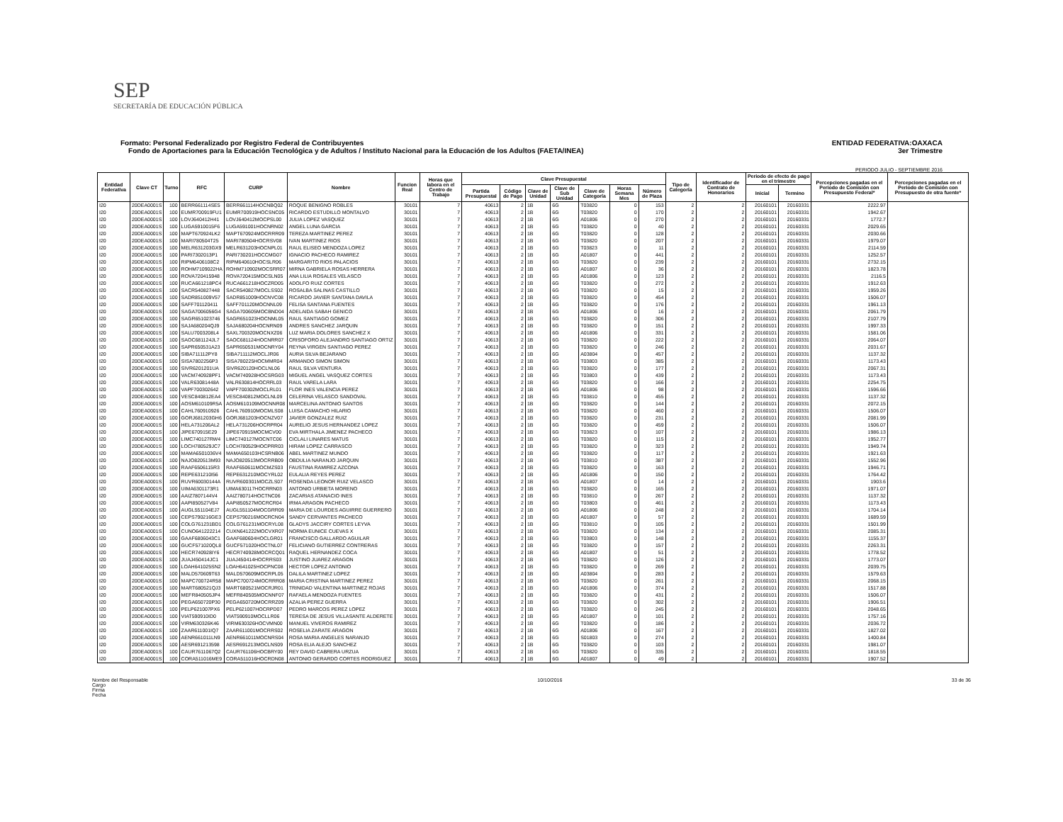SEP
SECRETARÍA DE EDUCACIÓN PÚBLICA
Formato: Personal Federalizado por Registro Federal de Contribuyentes
Fondo de Aportaciones para la Educación Tecnológica y de Adultos / Instituto Nacional para la Educación de los Adultos (FAETA/INEA)
ENTIDAD FEDERATIVA:OAXACA
3er Trimestre
PERIODO JULIO - SEPTIEMBRE 2016
| Entidad Federativa | Clave CT | Turno | RFC | CURP | Nombre | Funcion Real | Horas que labora en el Centro de Trabajo | Clave Presupuestal | | | | | | | Tipo de Categoría | Identificador de Contrato de Honorarios | Periodo de efecto de pago en el trimestre | | Percepciones pagadas en el Periodo de Comisión con Presupuesto Federal* | Percepciones pagadas en el Periodo de Comisión con Presupuesto de otra fuente* |
| --- | --- | --- | --- | --- | --- | --- | --- | --- | --- | --- | --- | --- | --- | --- | --- | --- | --- | --- | --- | --- |
| | | | | | | | | Partida Presupuestal | Código de Pago | Clave de Unidad | Clave de Sub Unidad | Clave de Categoría | Horas Semana Mes | Número de Plaza | | | Inicial | Termino | | |
| I20 | 20DEA0001S | 100 | BERR661114SE5 | BERR661114HOCNBQ02 | ROQUE BENIGNO ROBLES | 30101 | 7 | 40613 | 2 | 1B | 6G | T03820 | 0 | 153 | 2 | 2 | 20160101 | 20160331 | 2222.97 | |
| I20 | 20DEA0001S | 100 | EUMR700919FU1 | EUMR700919HOCSNC05 | RICARDO ESTUDILLO MONTALVO | 30101 | 7 | 40613 | 2 | 1B | 6G | T03820 | 0 | 170 | 2 | 2 | 20160101 | 20160331 | 1942.67 | |
| I20 | 20DEA0001S | 100 | LOVJ640412H41 | LOVJ640412MOCPSL00 | JULIA LOPEZ VASQUEZ | 30101 | 7 | 40613 | 2 | 1B | 6G | A01806 | 0 | 270 | 2 | 2 | 20160101 | 20160331 | 1772.7 | |
| I20 | 20DEA0001S | 100 | LUGA5910015F6 | LUGA591001HOCNRN02 | ANGEL LUNA GARCIA | 30101 | 7 | 40613 | 2 | 1B | 6G | T03820 | 0 | 40 | 2 | 2 | 20160101 | 20160331 | 2029.65 | |
| I20 | 20DEA0001S | 100 | MAPT670924LK2 | MAPT670924MOCRRR09 | TEREZA MARTINEZ PEREZ | 30101 | 7 | 40613 | 2 | 1B | 6G | T03820 | 0 | 128 | 2 | 2 | 20160101 | 20160331 | 2030.66 | |
| I20 | 20DEA0001S | 100 | MARI780504T25 | MARI780504HOCRSV08 | IVAN MARTINEZ RIOS | 30101 | 7 | 40613 | 2 | 1B | 6G | T03820 | 0 | 207 | 2 | 2 | 20160101 | 20160331 | 1979.07 | |
| I20 | 20DEA0001S | 100 | MELR631203GX9 | MELR631203HOCNPL01 | RAUL ELISEO MENDOZA LOPEZ | 30101 | 7 | 40613 | 2 | 1B | 6G | T03823 | 0 | 11 | 2 | 2 | 20160101 | 20160331 | 2114.59 | |
| I20 | 20DEA0001S | 100 | PARI7302013P1 | PARI730201HOCCMG07 | IGNACIO PACHECO RAMIREZ | 30101 | 7 | 40613 | 2 | 1B | 6G | A01807 | 0 | 441 | 2 | 2 | 20160101 | 20160331 | 1252.57 | |
| I20 | 20DEA0001S | 100 | RIPM6406108C2 | RIPM640610HOCSLR06 | MARGARITO RIOS PALACIOS | 30101 | 7 | 40613 | 2 | 1B | 6G | T03820 | 0 | 239 | 2 | 2 | 20160101 | 20160331 | 2732.15 | |
| I20 | 20DEA0001S | 100 | ROHM7109022HA | ROHM710902MOCSRR07 | MIRNA GABRIELA ROSAS HERRERA | 30101 | 7 | 40613 | 2 | 1B | 6G | A01807 | 0 | 36 | 2 | 2 | 20160101 | 20160331 | 1823.78 | |
| I20 | 20DEA0001S | 100 | ROVA720415948 | ROVA720415MOCSLN05 | ANA LILIA ROSALES VELASCO | 30101 | 7 | 40613 | 2 | 1B | 6G | A01806 | 0 | 123 | 2 | 2 | 20160101 | 20160331 | 2116.5 | |
| I20 | 20DEA0001S | 100 | RUCA661218PC4 | RUCA661218HOCZRD05 | ADOLFO RUIZ CORTES | 30101 | 7 | 40613 | 2 | 1B | 6G | T03820 | 0 | 272 | 2 | 2 | 20160101 | 20160331 | 1912.63 | |
| I20 | 20DEA0001S | 100 | SACR540827448 | SACR540827MOCLSS02 | ROSALBA SALINAS CASTILLO | 30101 | 7 | 40613 | 2 | 1B | 6G | T03820 | 0 | 15 | 2 | 2 | 20160101 | 20160331 | 1959.26 | |
| I20 | 20DEA0001S | 100 | SADR851009V57 | SADR851009HOCNVC08 | RICARDO JAVIER SANTANA DAVILA | 30101 | 7 | 40613 | 2 | 1B | 6G | T03820 | 0 | 454 | 2 | 2 | 20160101 | 20160331 | 1506.07 | |
| I20 | 20DEA0001S | 100 | SAFF701120411 | SAFF701120MOCNNL09 | FELISA SANTANA FUENTES | 30101 | 7 | 40613 | 2 | 1B | 6G | T03820 | 0 | 176 | 2 | 2 | 20160101 | 20160331 | 1961.13 | |
| I20 | 20DEA0001S | 100 | SAGA7006056G4 | SAGA700605MOCBND04 | ADELAIDA SABAH GENICO | 30101 | 7 | 40613 | 2 | 1B | 6G | A01806 | 0 | 16 | 2 | 2 | 20160101 | 20160331 | 2061.79 | |
| I20 | 20DEA0001S | 100 | SAGR651023746 | SAGR651023HOCNML05 | RAUL SANTIAGO GOMEZ | 30101 | 7 | 40613 | 2 | 1B | 6G | T03820 | 0 | 306 | 2 | 2 | 20160101 | 20160331 | 2107.79 | |
| I20 | 20DEA0001S | 100 | SAJA680204QJ9 | SAJA680204HOCNRN09 | ANDRES SANCHEZ JARQUIN | 30101 | 7 | 40613 | 2 | 1B | 6G | T03820 | 0 | 151 | 2 | 2 | 20160101 | 20160331 | 1997.33 | |
| I20 | 20DEA0001S | 100 | SALU7003208L4 | SAXL700320MOCNXZ06 | LUZ MARIA DOLORES SANCHEZ X | 30101 | 7 | 40613 | 2 | 1B | 6G | A01806 | 0 | 331 | 2 | 2 | 20160101 | 20160331 | 1581.06 | |
| I20 | 20DEA0001S | 100 | SAOC681124JL7 | SAOC681124HOCNRR07 | CRISOFORO ALEJANDRO SANTIAGO ORTIZ | 30101 | 7 | 40613 | 2 | 1B | 6G | T03820 | 0 | 222 | 2 | 2 | 20160101 | 20160331 | 2064.07 | |
| I20 | 20DEA0001S | 100 | SAPR650531A23 | SAPR650531MOCNRY04 | REYNA VIRGEN SANTIAGO PEREZ | 30101 | 7 | 40613 | 2 | 1B | 6G | T03820 | 0 | 246 | 2 | 2 | 20160101 | 20160331 | 2031.67 | |
| I20 | 20DEA0001S | 100 | SIBA711112PY8 | SIBA711112MOCLJR06 | AURIA SILVA BEJARANO | 30101 | 7 | 40613 | 2 | 1B | 6G | A03804 | 0 | 457 | 2 | 2 | 20160101 | 20160331 | 1137.32 | |
| I20 | 20DEA0001S | 100 | SISA7802256P3 | SISA780225HOCMMR04 | ARMANDO SIMON SIMON | 30101 | 7 | 40613 | 2 | 1B | 6G | T03803 | 0 | 385 | 2 | 2 | 20160101 | 20160331 | 1173.43 | |
| I20 | 20DEA0001S | 100 | SIVR6201201UA | SIVR620120HOCLNL06 | RAUL SILVA VENTURA | 30101 | 7 | 40613 | 2 | 1B | 6G | T03820 | 0 | 177 | 2 | 2 | 20160101 | 20160331 | 2067.31 | |
| I20 | 20DEA0001S | 100 | VACM740928PF1 | VACM740928HOCSRG03 | MIGUEL ANGEL VASQUEZ CORTES | 30101 | 7 | 40613 | 2 | 1B | 6G | T03803 | 0 | 439 | 2 | 2 | 20160101 | 20160331 | 1173.43 | |
| I20 | 20DEA0001S | 100 | VALR63081448A | VALR630814HOCRRL03 | RAUL VARELA LARA | 30101 | 7 | 40613 | 2 | 1B | 6G | T03820 | 0 | 166 | 2 | 2 | 20160101 | 20160331 | 2254.75 | |
| I20 | 20DEA0001S | 100 | VAPF700302642 | VAPF700302MOCLRL01 | FLOR INES VALENCIA PEREZ | 30101 | 7 | 40613 | 2 | 1B | 6G | A01806 | 0 | 98 | 2 | 2 | 20160101 | 20160331 | 1596.66 | |
| I20 | 20DEA0001S | 100 | VESC840812EA4 | VESC840812MOCLNL09 | CELERINA VELASCO SANDOVAL | 30101 | 7 | 40613 | 2 | 1B | 6G | T03810 | 0 | 455 | 2 | 2 | 20160101 | 20160331 | 1137.32 | |
| I20 | 20DEA0001S | 100 | AOSM610109R5A | AOSM610109MOCNNR08 | MARCELINA ANTONIO SANTOS | 30101 | 7 | 40613 | 2 | 1B | 6G | T03820 | 0 | 144 | 2 | 2 | 20160101 | 20160331 | 2072.15 | |
| I20 | 20DEA0001S | 100 | CAHL760910926 | CAHL760910MOCMLS08 | LUISA CAMACHO HILARIO | 30101 | 7 | 40613 | 2 | 1B | 6G | T03820 | 0 | 460 | 2 | 2 | 20160101 | 20160331 | 1506.07 | |
| I20 | 20DEA0001S | 100 | GORJ681203GH6 | GORJ681203HOCNZV07 | JAVIER GONZALEZ RUIZ | 30101 | 7 | 40613 | 2 | 1B | 6G | T03820 | 0 | 231 | 2 | 2 | 20160101 | 20160331 | 2081.99 | |
| I20 | 20DEA0001S | 100 | HELA731206AL2 | HELA731206HOCRPR04 | AURELIO JESUS HERNANDEZ LOPEZ | 30101 | 7 | 40613 | 2 | 1B | 6G | T03820 | 0 | 459 | 2 | 2 | 20160101 | 20160331 | 1506.07 | |
| I20 | 20DEA0001S | 100 | JIPE670915E29 | JIPE670915MOCMCV00 | EVA MIRTHALA JIMENEZ PACHECO | 30101 | 7 | 40613 | 2 | 1B | 6G | T03823 | 0 | 107 | 2 | 2 | 20160101 | 20160331 | 1986.13 | |
| I20 | 20DEA0001S | 100 | LIMC740127RW4 | LIMC740127MOCNTC06 | CICLALI LINARES MATUS | 30101 | 7 | 40613 | 2 | 1B | 6G | T03820 | 0 | 115 | 2 | 2 | 20160101 | 20160331 | 1952.77 | |
| I20 | 20DEA0001S | 100 | LOCH780529JC7 | LOCH780529HOCPRR03 | HIRAM LOPEZ CARRASCO | 30101 | 7 | 40613 | 2 | 1B | 6G | T03820 | 0 | 323 | 2 | 2 | 20160101 | 20160331 | 1949.74 | |
| I20 | 20DEA0001S | 100 | MAMA6501036V4 | MAMA650103HCSRNB06 | ABEL MARTINEZ MUNDO | 30101 | 7 | 40613 | 2 | 1B | 6G | T03820 | 0 | 117 | 2 | 2 | 20160101 | 20160331 | 1921.63 | |
| I20 | 20DEA0001S | 100 | NAJO820513M93 | NAJO820513MOCRRB09 | OBDULIA NARANJO JARQUIN | 30101 | 7 | 40613 | 2 | 1B | 6G | T03810 | 0 | 387 | 2 | 2 | 20160101 | 20160331 | 1552.96 | |
| I20 | 20DEA0001S | 100 | RAAF6506115R3 | RAAF650611MOCMZS03 | FAUSTINA RAMIREZ AZCONA | 30101 | 7 | 40613 | 2 | 1B | 6G | T03820 | 0 | 163 | 2 | 2 | 20160101 | 20160331 | 1946.71 | |
| I20 | 20DEA0001S | 100 | REPE631210I56 | REPE631210MOCYRL02 | EULALIA REYES PEREZ | 30101 | 7 | 40613 | 2 | 1B | 6G | A01806 | 0 | 150 | 2 | 2 | 20160101 | 20160331 | 1764.42 | |
| I20 | 20DEA0001S | 100 | RUVR60030144A | RUVR600301MOCZLS07 | ROSENDA LEONOR RUIZ VELASCO | 30101 | 7 | 40613 | 2 | 1B | 6G | A01807 | 0 | 14 | 2 | 2 | 20160101 | 20160331 | 1903.6 | |
| I20 | 20DEA0001S | 100 | UIMA6301173R1 | UIMA630117HOCRRN03 | ANTONIO URBIETA MORENO | 30101 | 7 | 40613 | 2 | 1B | 6G | T03820 | 0 | 165 | 2 | 2 | 20160101 | 20160331 | 1971.07 | |
| I20 | 20DEA0001S | 100 | AAIZ7807144V4 | AAIZ780714HOCTNC06 | ZACARIAS ATANACIO INES | 30101 | 7 | 40613 | 2 | 1B | 6G | T03810 | 0 | 267 | 2 | 2 | 20160101 | 20160331 | 1137.32 | |
| I20 | 20DEA0001S | 100 | AAPI850527V84 | AAPI850527MOCRCR04 | IRMA ARAGON PACHECO | 30101 | 7 | 40613 | 2 | 1B | 6G | T03803 | 0 | 461 | 2 | 2 | 20160101 | 20160331 | 1173.43 | |
| I20 | 20DEA0001S | 100 | AUGL551104EJ7 | AUGL551104MOCGRR09 | MARIA DE LOURDES AGUIRRE GUERRERO | 30101 | 7 | 40613 | 2 | 1B | 6G | A01806 | 0 | 248 | 2 | 2 | 20160101 | 20160331 | 1704.14 | |
| I20 | 20DEA0001S | 100 | CEPS790216GE3 | CEPS790216MOCRCN04 | SANDY CERVANTES PACHECO | 30101 | 7 | 40613 | 2 | 1B | 6G | A01807 | 0 | 57 | 2 | 2 | 20160101 | 20160331 | 1689.59 | |
| I20 | 20DEA0001S | 100 | COLG761231BD1 | COLG761231MOCRYL08 | GLADYS JACCIRY CORTES LEYVA | 30101 | 7 | 40613 | 2 | 1B | 6G | T03810 | 0 | 105 | 2 | 2 | 20160101 | 20160331 | 1501.99 | |
| I20 | 20DEA0001S | 100 | CUNO641222214 | CUXN641222MOCVXR07 | NORMA EUNICE CUEVAS X | 30101 | 7 | 40613 | 2 | 1B | 6G | T03820 | 0 | 134 | 2 | 2 | 20160101 | 20160331 | 2085.31 | |
| I20 | 20DEA0001S | 100 | GAAF6806043C1 | GAAF680604HOCLGR01 | FRANCISCO GALLARDO AGUILAR | 30101 | 7 | 40613 | 2 | 1B | 6G | T03803 | 0 | 148 | 2 | 2 | 20160101 | 20160331 | 1155.37 | |
| I20 | 20DEA0001S | 100 | GUCF571020QL8 | GUCF571020HOCTNL07 | FELICIANO GUTIERREZ CONTRERAS | 30101 | 7 | 40613 | 2 | 1B | 6G | T03820 | 0 | 157 | 2 | 2 | 20160101 | 20160331 | 2263.31 | |
| I20 | 20DEA0001S | 100 | HECR740928IY6 | HECR740928MOCRCQ01 | RAQUEL HERNANDEZ COCA | 30101 | 7 | 40613 | 2 | 1B | 6G | A01807 | 0 | 51 | 2 | 2 | 20160101 | 20160331 | 1778.52 | |
| I20 | 20DEA0001S | 100 | JUAJ450414JC1 | JUAJ450414HOCRRS03 | JUSTINO JUAREZ ARAGON | 30101 | 7 | 40613 | 2 | 1B | 6G | T03820 | 0 | 126 | 2 | 2 | 20160101 | 20160331 | 1773.07 | |
| I20 | 20DEA0001S | 100 | LOAH641025SN2 | LOAH641025HOCPNC08 | HECTOR LOPEZ ANTONIO | 30101 | 7 | 40613 | 2 | 1B | 6G | T03820 | 0 | 269 | 2 | 2 | 20160101 | 20160331 | 2039.75 | |
| I20 | 20DEA0001S | 100 | MALD570609T63 | MALD570609MOCRPL05 | DALILA MARTINEZ LOPEZ | 30101 | 7 | 40613 | 2 | 1B | 6G | A03804 | 0 | 283 | 2 | 2 | 20160101 | 20160331 | 1579.63 | |
| I20 | 20DEA0001S | 100 | MAPC700724R58 | MAPC700724MOCRRR08 | MARIA CRISTINA MARTINEZ PEREZ | 30101 | 7 | 40613 | 2 | 1B | 6G | T03820 | 0 | 261 | 2 | 2 | 20160101 | 20160331 | 2068.15 | |
| I20 | 20DEA0001S | 100 | MART680521QJ3 | MART680521MOCRJR01 | TRINIDAD VALENTINA MARTINEZ ROJAS | 30101 | 7 | 40613 | 2 | 1B | 6G | A01806 | 0 | 374 | 2 | 2 | 20160101 | 20160331 | 1517.88 | |
| I20 | 20DEA0001S | 100 | MEFR840505JP4 | MEFR840505MOCNNF07 | RAFAELA MENDOZA FUENTES | 30101 | 7 | 40613 | 2 | 1B | 6G | T03820 | 0 | 431 | 2 | 2 | 20160101 | 20160331 | 1506.07 | |
| I20 | 20DEA0001S | 100 | PEGA650720P30 | PEGA650720MOCRRZ09 | AZALIA PEREZ GUERRA | 30101 | 7 | 40613 | 2 | 1B | 6G | T03820 | 0 | 302 | 2 | 2 | 20160101 | 20160331 | 1906.51 | |
| I20 | 20DEA0001S | 100 | PELP621007PX6 | PELP621007HOCRPD07 | PEDRO MARCOS PEREZ LOPEZ | 30101 | 7 | 40613 | 2 | 1B | 6G | T03820 | 0 | 245 | 2 | 2 | 20160101 | 20160331 | 2048.65 | |
| I20 | 20DEA0001S | 100 | VIAT590910ID0 | VIAT590910MOCLLR06 | TERESA DE JESUS VILLASANTE ALDERETE | 30101 | 7 | 40613 | 2 | 1B | 6G | A01807 | 0 | 101 | 2 | 2 | 20160101 | 20160331 | 1757.16 | |
| I20 | 20DEA0001S | 100 | VIRM630326K46 | VIRM630326HOCVMN00 | MANUEL VIVEROS RAMIREZ | 30101 | 7 | 40613 | 2 | 1B | 6G | T03820 | 0 | 186 | 2 | 2 | 20160101 | 20160331 | 2036.72 | |
| I20 | 20DEA0001S | 100 | ZAAR611001IQ7 | ZAAR611001MOCRRS02 | ROSELIA ZARATE ARAGON | 30101 | 7 | 40613 | 2 | 1B | 6G | A01806 | 0 | 167 | 2 | 2 | 20160101 | 20160331 | 1827.02 | |
| I20 | 20DEA0001S | 100 | AENR661011LN9 | AENR661011MOCNRS04 | ROSA MARIA ANGELES NARANJO | 30101 | 7 | 40613 | 2 | 1B | 6G | S01803 | 0 | 274 | 2 | 2 | 20160101 | 20160331 | 1400.84 | |
| I20 | 20DEA0001S | 100 | AESR691213598 | AESR691213MOCLNS09 | ROSA ELIA ALEJO SANCHEZ | 30101 | 7 | 40613 | 2 | 1B | 6G | T03820 | 0 | 103 | 2 | 2 | 20160101 | 20160331 | 1981.07 | |
| I20 | 20DEA0001S | 100 | CAUR7611067Q2 | CAUR761106HOCBRY00 | REY DAVID CABRERA URZUA | 30101 | 7 | 40613 | 2 | 1B | 6G | T03820 | 0 | 335 | 2 | 2 | 20160101 | 20160331 | 1818.55 | |
| I20 | 20DEA0001S | 100 | CORA511016ME9 | CORA511016HOCRDN08 | ANTONIO GERARDO CORTES RODRIGUEZ | 30101 | 7 | 40613 | 2 | 1B | 6G | A01807 | 0 | 49 | 2 | 2 | 20160101 | 20160331 | 1907.52 | |
Nombre del Responsable
Cargo
Firma
Fecha
10/10/2016 33 de 36